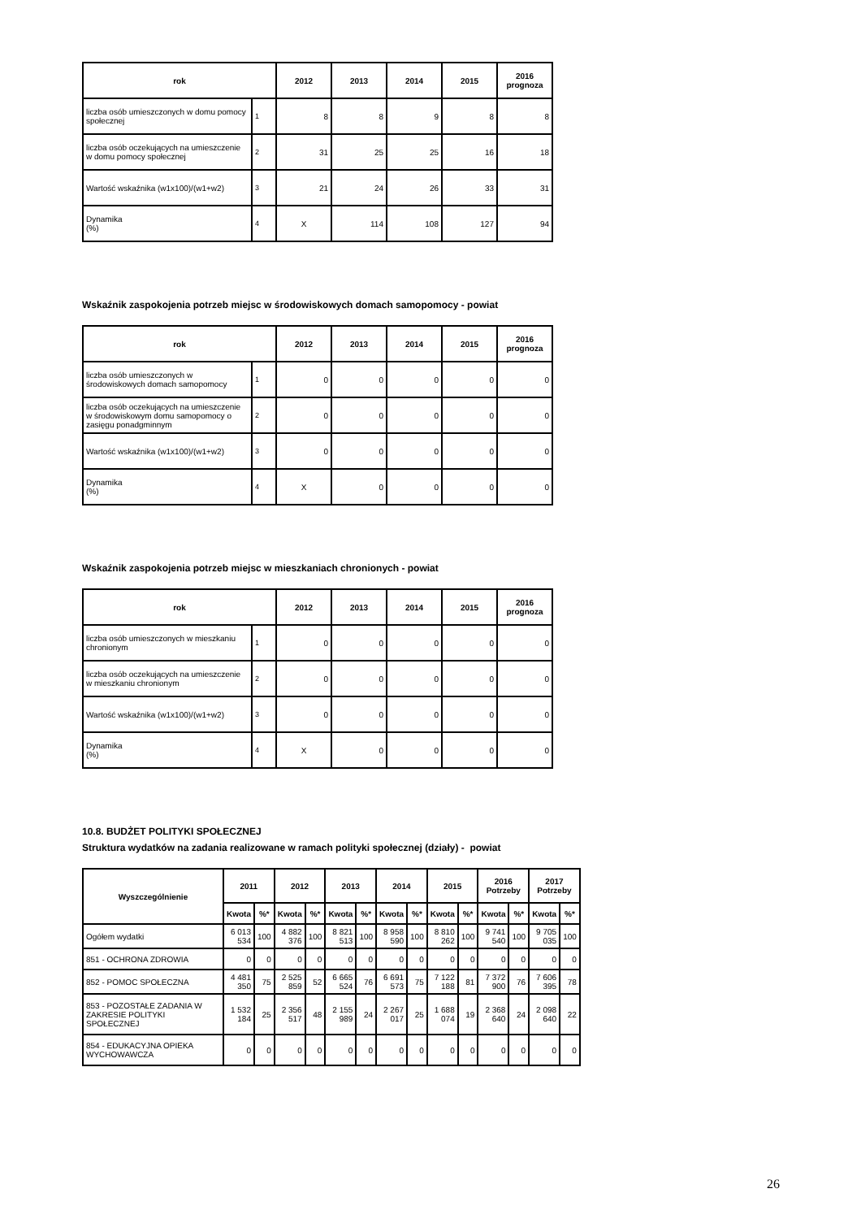| rok | | 2012 | 2013 | 2014 | 2015 | 2016 prognoza |
| --- | --- | --- | --- | --- | --- | --- |
| liczba osób umieszczonych w domu pomocy społecznej | 1 | 8 | 8 | 9 | 8 | 8 |
| liczba osób oczekujących na umieszczenie w domu pomocy społecznej | 2 | 31 | 25 | 25 | 16 | 18 |
| Wartość wskaźnika (w1x100)/(w1+w2) | 3 | 21 | 24 | 26 | 33 | 31 |
| Dynamika (%) | 4 | X | 114 | 108 | 127 | 94 |
Wskaźnik zaspokojenia potrzeb miejsc w środowiskowych domach samopomocy - powiat
| rok | | 2012 | 2013 | 2014 | 2015 | 2016 prognoza |
| --- | --- | --- | --- | --- | --- | --- |
| liczba osób umieszczonych w środowiskowych domach samopomocy | 1 | 0 | 0 | 0 | 0 | 0 |
| liczba osób oczekujących na umieszczenie w środowiskowym domu samopomocy o zasięgu ponadgminnym | 2 | 0 | 0 | 0 | 0 | 0 |
| Wartość wskaźnika (w1x100)/(w1+w2) | 3 | 0 | 0 | 0 | 0 | 0 |
| Dynamika (%) | 4 | X | 0 | 0 | 0 | 0 |
Wskaźnik zaspokojenia potrzeb miejsc w mieszkaniach chronionych - powiat
| rok | | 2012 | 2013 | 2014 | 2015 | 2016 prognoza |
| --- | --- | --- | --- | --- | --- | --- |
| liczba osób umieszczonych w mieszkaniu chronionym | 1 | 0 | 0 | 0 | 0 | 0 |
| liczba osób oczekujących na umieszczenie w mieszkaniu chronionym | 2 | 0 | 0 | 0 | 0 | 0 |
| Wartość wskaźnika (w1x100)/(w1+w2) | 3 | 0 | 0 | 0 | 0 | 0 |
| Dynamika (%) | 4 | X | 0 | 0 | 0 | 0 |
10.8. BUDŻET POLITYKI SPOŁECZNEJ
Struktura wydatków na zadania realizowane w ramach polityki społecznej (działy) - powiat
| Wyszczególnienie | 2011 | | 2012 | | 2013 | | 2014 | | 2015 | | 2016 Potrzeby | | 2017 Potrzeby | |
| --- | --- | --- | --- | --- | --- | --- | --- | --- | --- | --- | --- | --- | --- | --- |
| | Kwota | %* | Kwota | %* | Kwota | %* | Kwota | %* | Kwota | %* | Kwota | %* | Kwota | %* |
| Ogółem wydatki | 6 013 534 | 100 | 4 882 376 | 100 | 8 821 513 | 100 | 8 958 590 | 100 | 8 810 262 | 100 | 9 741 540 | 100 | 9 705 035 | 100 |
| 851 - OCHRONA ZDROWIA | 0 | 0 | 0 | 0 | 0 | 0 | 0 | 0 | 0 | 0 | 0 | 0 | 0 | 0 |
| 852 - POMOC SPOŁECZNA | 4 481 350 | 75 | 2 525 859 | 52 | 6 665 524 | 76 | 6 691 573 | 75 | 7 122 188 | 81 | 7 372 900 | 76 | 7 606 395 | 78 |
| 853 - POZOSTAŁE ZADANIA W ZAKRESIE POLITYKI SPOŁECZNEJ | 1 532 184 | 25 | 2 356 517 | 48 | 2 155 989 | 24 | 2 267 017 | 25 | 1 688 074 | 19 | 2 368 640 | 24 | 2 098 640 | 22 |
| 854 - EDUKACYJNA OPIEKA WYCHOWAWCZA | 0 | 0 | 0 | 0 | 0 | 0 | 0 | 0 | 0 | 0 | 0 | 0 | 0 | 0 |
26